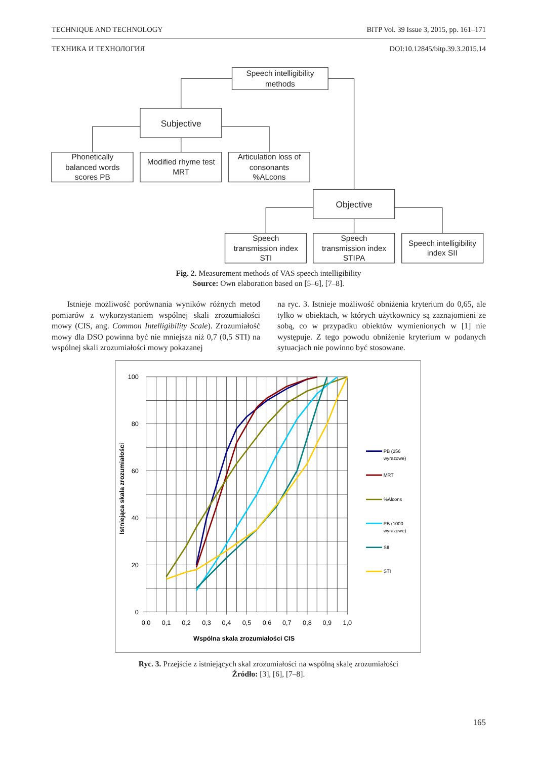TECHNIQUE AND TECHNOLOGY BiTP Vol. 39 Issue 3, 2015, pp. 161–171
ТЕХНИКА И ТЕХНОЛОГИЯ DOI:10.12845/bitp.39.3.2015.14
Speech intelligibility
methods
Subjective
Phonetically
balanced words
scores PB
Modified rhyme test
MRT
Articulation loss of
consonants
%ALcons
Objective
Speech
transmission index
STI
Speech
transmission index
STIPA
Speech intelligibility
index SII
Fig. 2. Measurement methods of VAS speech intelligibility
Source: Own elaboration based on [5–6], [7–8].
Istnieje możliwość porównania wyników różnych metod pomiarów z wykorzystaniem wspólnej skali zrozumiałości mowy (CIS, ang. Common Intelligibility Scale). Zrozumiałość mowy dla DSO powinna być nie mniejsza niż 0,7 (0,5 STI) na wspólnej skali zrozumiałości mowy pokazanej
na ryc. 3. Istnieje możliwość obniżenia kryterium do 0,65, ale tylko w obiektach, w których użytkownicy są zaznajomieni ze sobą, co w przypadku obiektów wymienionych w [1] nie występuje. Z tego powodu obniżenie kryterium w podanych sytuacjach nie powinno być stosowane.
100
80
60
40
20
0
0,0
0,1
0,2
0,3
0,4
0,5
0,6
0,7
0,8
0,9
1,0
Wspólna skala zrozumiałości CIS
Istniejąca skala zrozumiałości
PB (256
wyrazowe)
MRT
%Alcons
PB (1000
wyrazowe)
SII
STI
Ryc. 3. Przejście z istniejących skal zrozumiałości na wspólną skalę zrozumiałości
Źródło: [3], [6], [7–8].
165